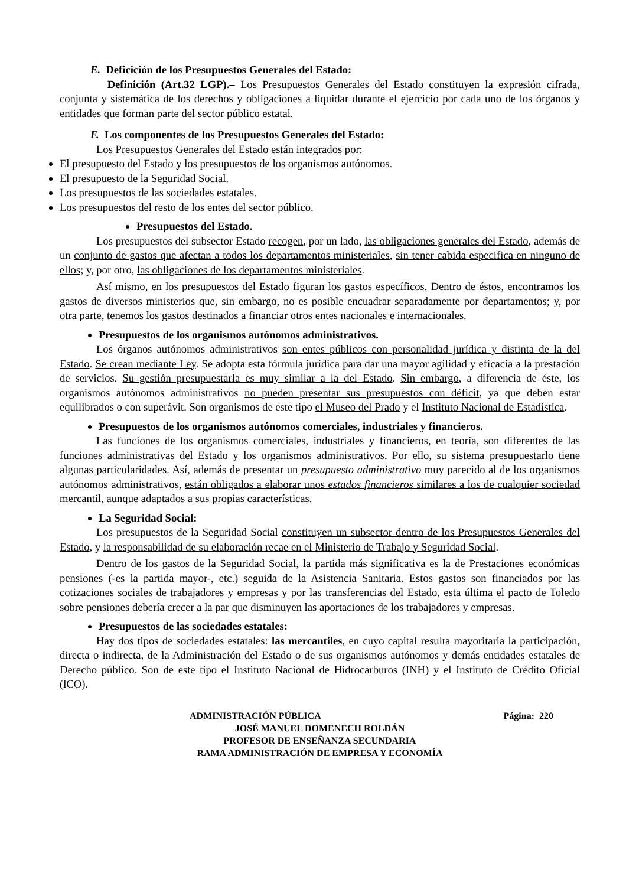E. Deficición de los Presupuestos Generales del Estado:
Definición (Art.32 LGP).– Los Presupuestos Generales del Estado constituyen la expresión cifrada, conjunta y sistemática de los derechos y obligaciones a liquidar durante el ejercicio por cada uno de los órganos y entidades que forman parte del sector público estatal.
F. Los componentes de los Presupuestos Generales del Estado:
Los Presupuestos Generales del Estado están integrados por:
El presupuesto del Estado y los presupuestos de los organismos autónomos.
El presupuesto de la Seguridad Social.
Los presupuestos de las sociedades estatales.
Los presupuestos del resto de los entes del sector público.
Presupuestos del Estado.
Los presupuestos del subsector Estado recogen, por un lado, las obligaciones generales del Estado, además de un conjunto de gastos que afectan a todos los departamentos ministeriales, sin tener cabida especifica en ninguno de ellos; y, por otro, las obligaciones de los departamentos ministeriales.
Así mismo, en los presupuestos del Estado figuran los gastos específicos. Dentro de éstos, encontramos los gastos de diversos ministerios que, sin embargo, no es posible encuadrar separadamente por departamentos; y, por otra parte, tenemos los gastos destinados a financiar otros entes nacionales e internacionales.
Presupuestos de los organismos autónomos administrativos.
Los órganos autónomos administrativos son entes públicos con personalidad jurídica y distinta de la del Estado. Se crean mediante Ley. Se adopta esta fórmula jurídica para dar una mayor agilidad y eficacia a la prestación de servicios. Su gestión presupuestarla es muy similar a la del Estado. Sin embargo, a diferencia de éste, los organismos autónomos administrativos no pueden presentar sus presupuestos con déficit, ya que deben estar equilibrados o con superávit. Son organismos de este tipo el Museo del Prado y el Instituto Nacional de Estadística.
Presupuestos de los organismos autónomos comerciales, industriales y financieros.
Las funciones de los organismos comerciales, industriales y financieros, en teoría, son diferentes de las funciones administrativas del Estado y los organismos administrativos. Por ello, su sistema presupuestarlo tiene algunas particularidades. Así, además de presentar un presupuesto administrativo muy parecido al de los organismos autónomos administrativos, están obligados a elaborar unos estados financieros similares a los de cualquier sociedad mercantil, aunque adaptados a sus propias características.
La Seguridad Social:
Los presupuestos de la Seguridad Social constituyen un subsector dentro de los Presupuestos Generales del Estado, y la responsabilidad de su elaboración recae en el Ministerio de Trabajo y Seguridad Social.
Dentro de los gastos de la Seguridad Social, la partida más significativa es la de Prestaciones económicas pensiones (-es la partida mayor-, etc.) seguida de la Asistencia Sanitaria. Estos gastos son financiados por las cotizaciones sociales de trabajadores y empresas y por las transferencias del Estado, esta última el pacto de Toledo sobre pensiones debería crecer a la par que disminuyen las aportaciones de los trabajadores y empresas.
Presupuestos de las sociedades estatales:
Hay dos tipos de sociedades estatales: las mercantiles, en cuyo capital resulta mayoritaria la participación, directa o indirecta, de la Administración del Estado o de sus organismos autónomos y demás entidades estatales de Derecho público. Son de este tipo el Instituto Nacional de Hidrocarburos (INH) y el Instituto de Crédito Oficial (lCO).
ADMINISTRACIÓN PÚBLICA Página: 220
JOSÉ MANUEL DOMENECH ROLDÁN
PROFESOR DE ENSEÑANZA SECUNDARIA
RAMA ADMINISTRACIÓN DE EMPRESA Y ECONOMÍA